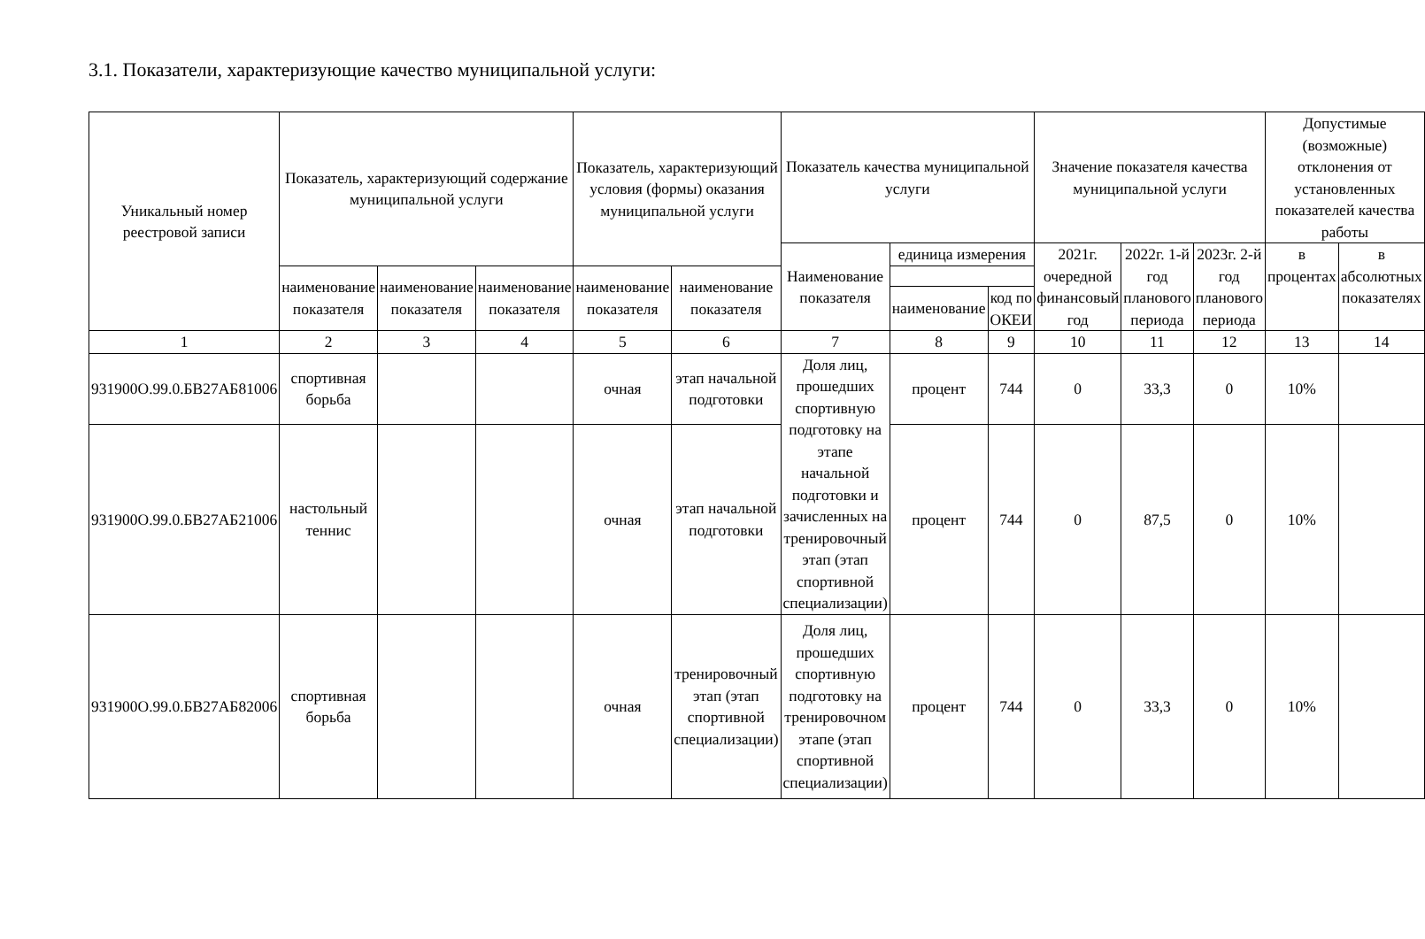3.1. Показатели, характеризующие качество муниципальной услуги:
| Уникальный номер реестровой записи | Показатель, характеризующий содержание муниципальной услуги | | | Показатель, характеризующий условия (формы) оказания муниципальной услуги | | Показатель качества муниципальной услуги | | | Значение показателя качества муниципальной услуги | | | Допустимые (возможные) отклонения от установленных показателей качества работы | |
| --- | --- | --- | --- | --- | --- | --- | --- | --- | --- | --- | --- | --- | --- |
| | | | | | | Наименование показателя | единица измерения | | 2021г. очередной финансовый год | 2022г. 1-й год планового периода | 2023г. 2-й год планового периода | в процентах | в абсолютных показателях |
| | наименование показателя | наименование показателя | наименование показателя | наименование показателя | наименование показателя | | | | | | | | |
| | | | | | | | наименование | код по ОКЕИ | | | | | |
| 1 | 2 | 3 | 4 | 5 | 6 | 7 | 8 | 9 | 10 | 11 | 12 | 13 | 14 |
| 931900О.99.0.БВ27АБ81006 | спортивная борьба | | | очная | этап начальной подготовки | Доля лиц, прошедших спортивную подготовку на этапе начальной подготовки и зачисленных на тренировочный этап (этап спортивной специализации) | процент | 744 | 0 | 33,3 | 0 | 10% | |
| 931900О.99.0.БВ27АБ21006 | настольный теннис | | | очная | этап начальной подготовки | | процент | 744 | 0 | 87,5 | 0 | 10% | |
| 931900О.99.0.БВ27АБ82006 | спортивная борьба | | | очная | тренировочный этап (этап спортивной специализации) | Доля лиц, прошедших спортивную подготовку на тренировочном этапе (этап спортивной специализации) | процент | 744 | 0 | 33,3 | 0 | 10% | |